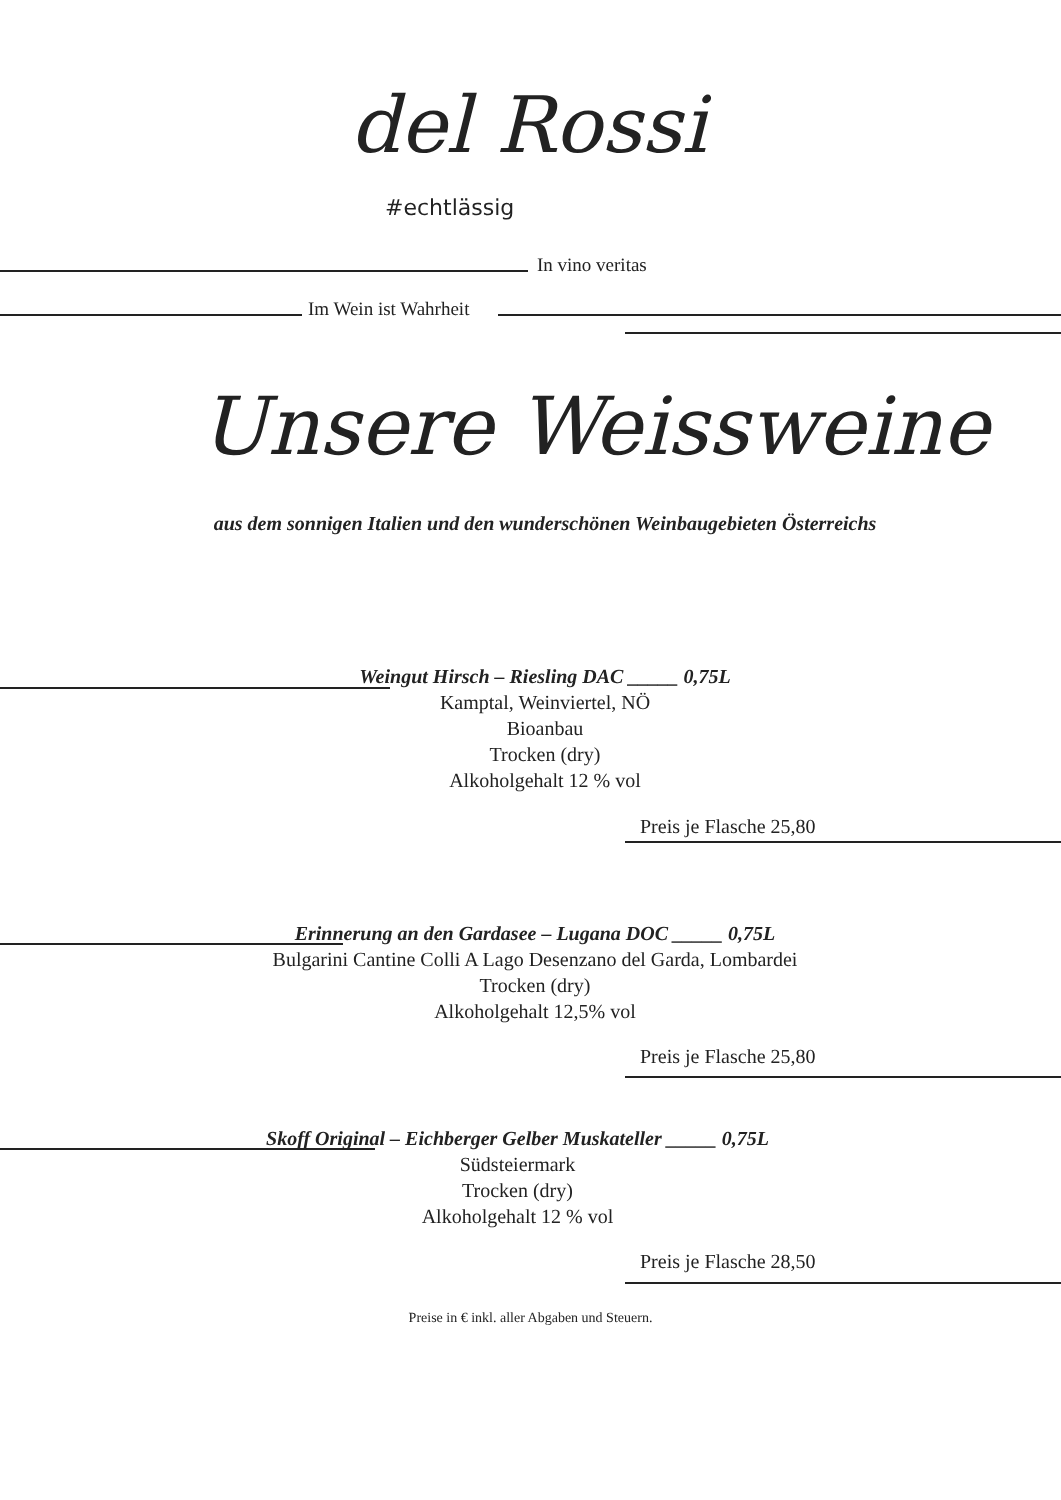del Rossi
#echtlässig
In vino veritas
Im Wein ist Wahrheit
Unsere Weissweine
aus dem sonnigen Italien und den wunderschönen Weinbaugebieten Österreichs
Weingut Hirsch – Riesling DAC _____ 0,75L
Kamptal, Weinviertel, NÖ
Bioanbau
Trocken (dry)
Alkoholgehalt 12 % vol
Preis je Flasche 25,80
Erinnerung an den Gardasee – Lugana DOC _____ 0,75L
Bulgarini Cantine Colli A Lago Desenzano del Garda, Lombardei
Trocken (dry)
Alkoholgehalt 12,5% vol
Preis je Flasche 25,80
Skoff Original – Eichberger Gelber Muskateller _____ 0,75L
Südsteiermark
Trocken (dry)
Alkoholgehalt 12 % vol
Preis je Flasche 28,50
Preise in € inkl. aller Abgaben und Steuern.